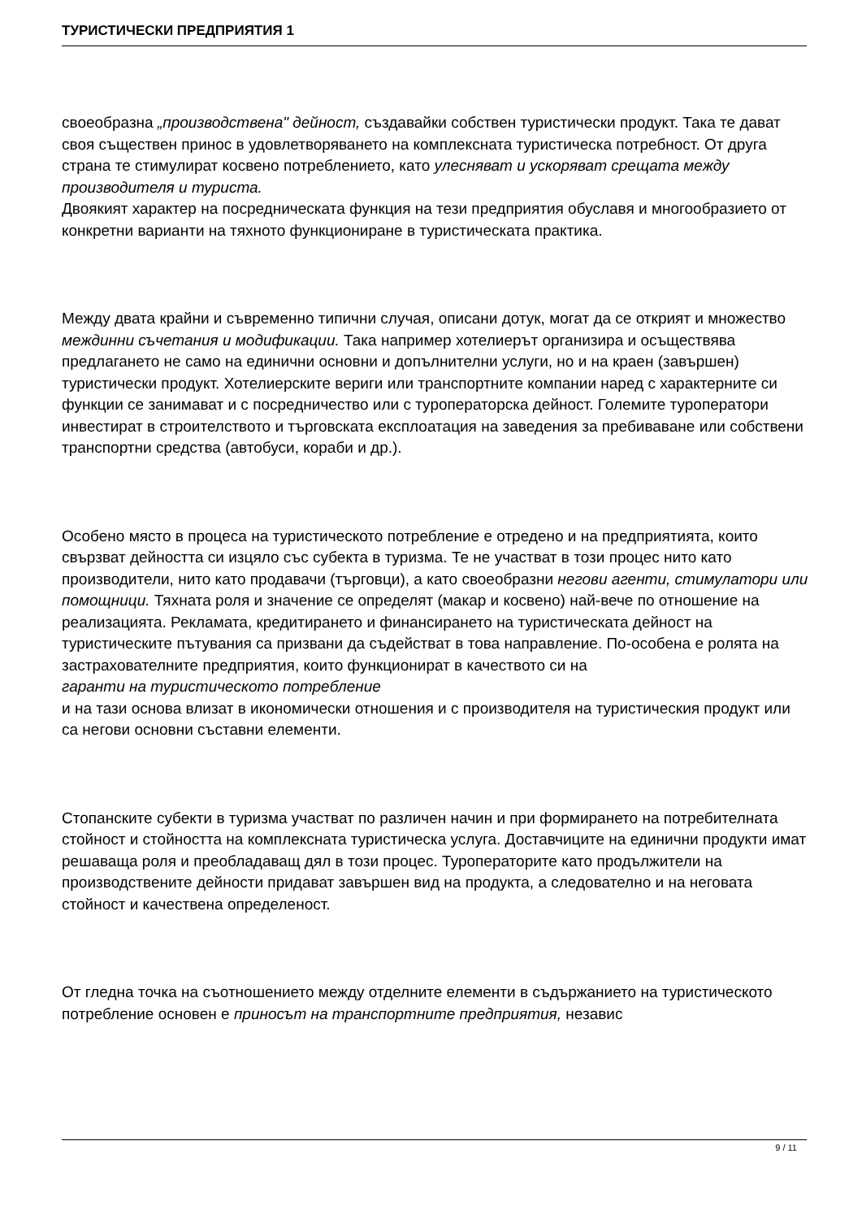ТУРИСТИЧЕСКИ ПРЕДПРИЯТИЯ 1
своеобразна „производствена" дейност, създавайки собствен туристически продукт. Така те дават своя съществен принос в удовлетворяването на комплексната туристическа потребност. От друга страна те стимулират косвено потреблението, като улесняват и ускоряват срещата между производителя и туриста.
Двоякият характер на посредническата функция на тези предприятия обуславя и многообразието от конкретни варианти на тяхното функциониране в туристическата практика.
Между двата крайни и съвременно типични случая, описани дотук, могат да се открият и множество междинни съчетания и модификации. Така например хотелиерът организира и осъществява предлагането не само на единични основни и допълнителни услуги, но и на краен (завършен) туристически продукт. Хотелиерските вериги или транспортните компании наред с характерните си функции се занимават и с посредничество или с туроператорска дейност. Големите туроператори инвестират в строителството и търговската експлоатация на заведения за пребиваване или собствени транспортни средства (автобуси, кораби и др.).
Особено място в процеса на туристическото потребление е отредено и на предприятията, които свързват дейността си изцяло със субекта в туризма. Те не участват в този процес нито като производители, нито като продавачи (търговци), а като своеобразни негови агенти, стимулатори или помощници. Тяхната роля и значение се определят (макар и косвено) най-вече по отношение на реализацията. Рекламата, кредитирането и финансирането на туристическата дейност на туристическите пътувания са призвани да съдействат в това направление. По-особена е ролята на застрахователните предприятия, които функционират в качеството си на
гаранти на туристическото потребление
и на тази основа влизат в икономически отношения и с производителя на туристическия продукт или са негови основни съставни елементи.
Стопанските субекти в туризма участват по различен начин и при формирането на потребителната стойност и стойността на комплексната туристическа услуга. Доставчиците на единични продукти имат решаваща роля и преобладаващ дял в този процес. Туроператорите като продължители на производствените дейности придават завършен вид на продукта, а следователно и на неговата стойност и качествена определеност.
От гледна точка на съотношението между отделните елементи в съдържанието на туристическото потребление основен е приносът на транспортните предприятия, независ
9 / 11